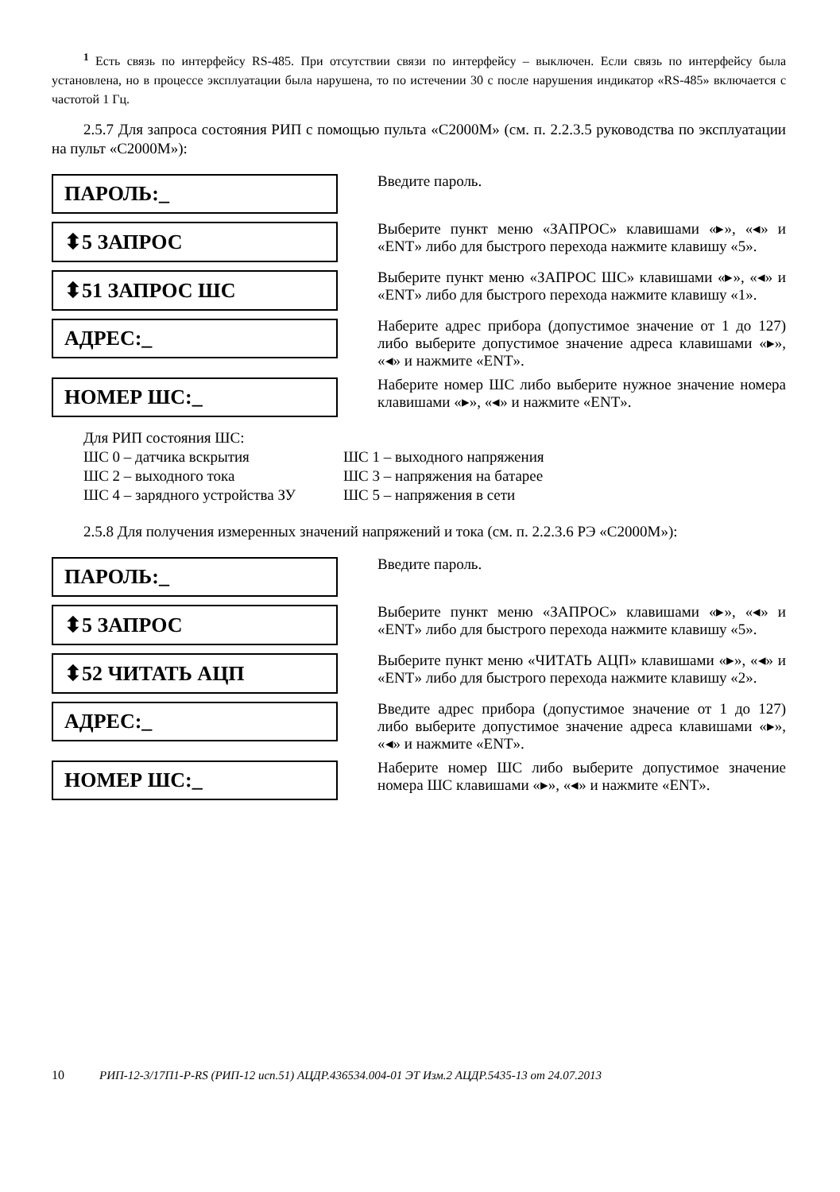<sup>1</sup> Есть связь по интерфейсу RS-485. При отсутствии связи по интерфейсу – выключен. Если связь по интерфейсу была установлена, но в процессе эксплуатации была нарушена, то по истечении 30 с после нарушения индикатор «RS-485» включается с частотой 1 Гц.
2.5.7 Для запроса состояния РИП с помощью пульта «С2000М» (см. п. 2.2.3.5 руководства по эксплуатации на пульт «С2000М»):
ПАРОЛЬ:_
Введите пароль.
⬍5 ЗАПРОС
Выберите пункт меню «ЗАПРОС» клавишами «▸», «◂» и «ENT» либо для быстрого перехода нажмите клавишу «5».
⬍51 ЗАПРОС ШС
Выберите пункт меню «ЗАПРОС ШС» клавишами «▸», «◂» и «ENT» либо для быстрого перехода нажмите клавишу «1».
АДРЕС:_
Наберите адрес прибора (допустимое значение от 1 до 127) либо выберите допустимое значение адреса клавишами «▸», «◂» и нажмите «ENT».
НОМЕР ШС:_
Наберите номер ШС либо выберите нужное значение номера клавишами «▸», «◂» и нажмите «ENT».
Для РИП состояния ШС:
| ШС 0 – датчика вскрытия | ШС 1 – выходного напряжения |
| ШС 2 – выходного тока | ШС 3 – напряжения на батарее |
| ШС 4 – зарядного устройства ЗУ | ШС 5 – напряжения в сети |
2.5.8 Для получения измеренных значений напряжений и тока (см. п. 2.2.3.6 РЭ «С2000М»):
ПАРОЛЬ:_
Введите пароль.
⬍5 ЗАПРОС
Выберите пункт меню «ЗАПРОС» клавишами «▸», «◂» и «ENT» либо для быстрого перехода нажмите клавишу «5».
⬍52 ЧИТАТЬ АЦП
Выберите пункт меню «ЧИТАТЬ АЦП» клавишами «▸», «◂» и «ENT» либо для быстрого перехода нажмите клавишу «2».
АДРЕС:_
Введите адрес прибора (допустимое значение от 1 до 127) либо выберите допустимое значение адреса клавишами «▸», «◂» и нажмите «ENT».
НОМЕР ШС:_
Наберите номер ШС либо выберите допустимое значение номера ШС клавишами «▸», «◂» и нажмите «ENT».
10 РИП-12-3/17П1-Р-RS (РИП-12 исп.51) АЦДР.436534.004-01 ЭТ Изм.2 АЦДР.5435-13 от 24.07.2013